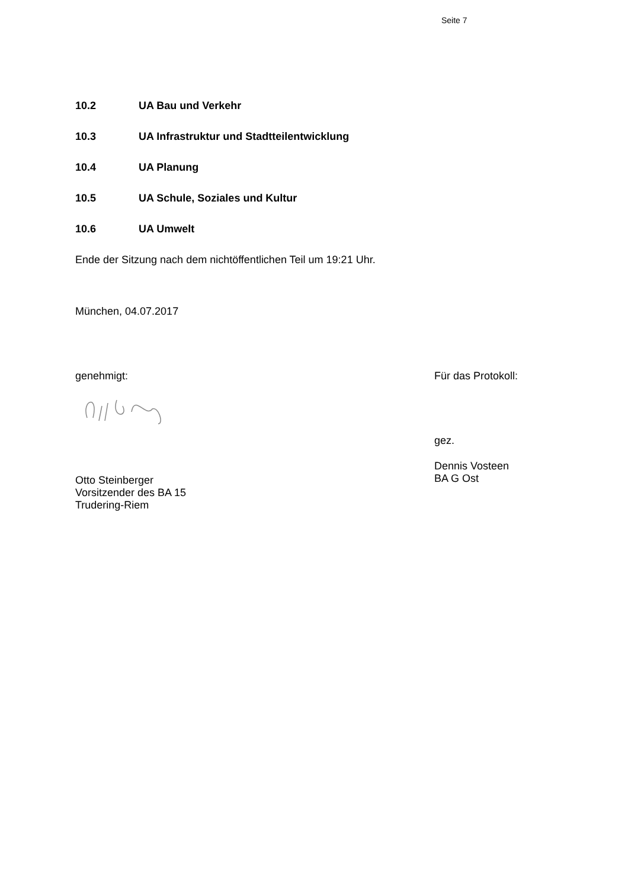Seite 7
10.2 UA Bau und Verkehr
10.3 UA Infrastruktur und Stadtteilentwicklung
10.4 UA Planung
10.5 UA Schule, Soziales und Kultur
10.6 UA Umwelt
Ende der Sitzung nach dem nichtöffentlichen Teil um 19:21 Uhr.
München, 04.07.2017
genehmigt:
Otto Steinberger
Vorsitzender des BA 15
Trudering-Riem
Für das Protokoll:
gez.
Dennis Vosteen
BA G Ost